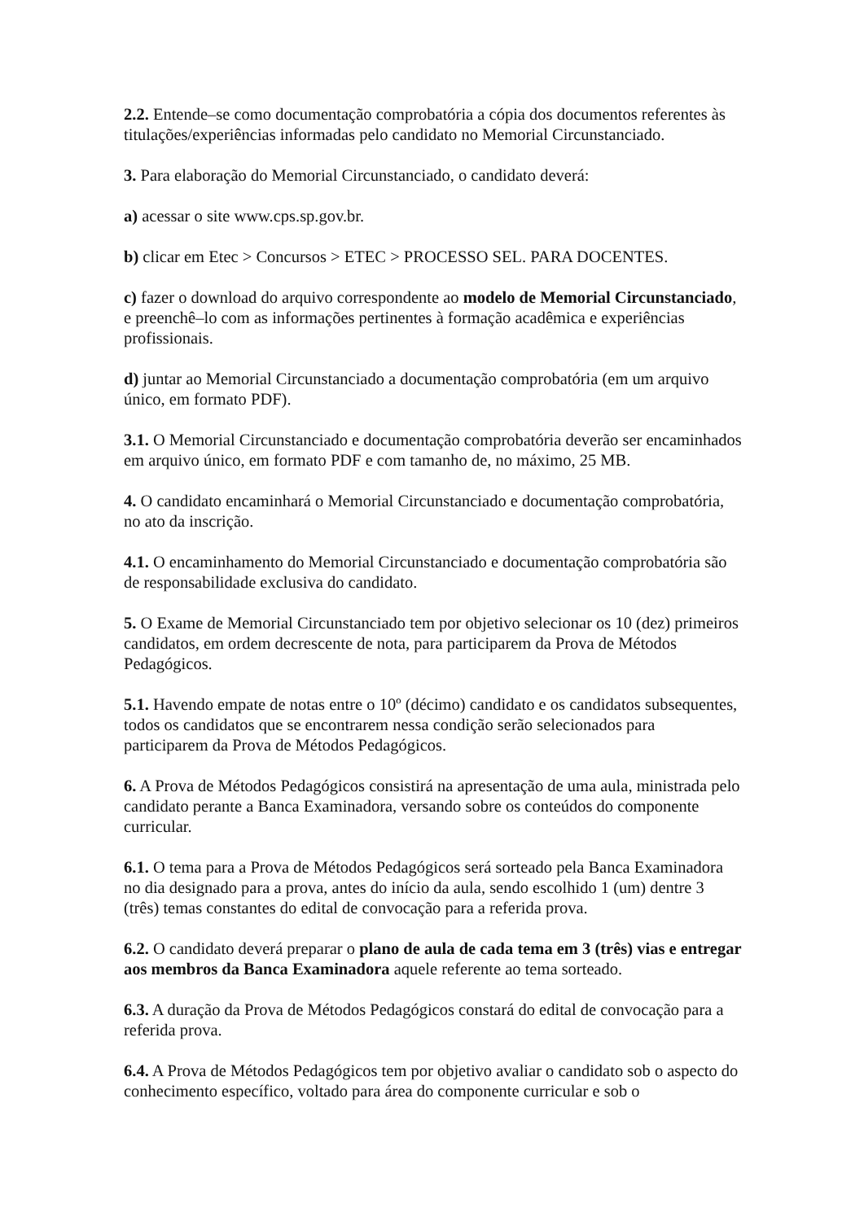2.2. Entende–se como documentação comprobatória a cópia dos documentos referentes às titulações/experiências informadas pelo candidato no Memorial Circunstanciado.
3. Para elaboração do Memorial Circunstanciado, o candidato deverá:
a) acessar o site www.cps.sp.gov.br.
b) clicar em Etec > Concursos > ETEC > PROCESSO SEL. PARA DOCENTES.
c) fazer o download do arquivo correspondente ao modelo de Memorial Circunstanciado, e preenchê–lo com as informações pertinentes à formação acadêmica e experiências profissionais.
d) juntar ao Memorial Circunstanciado a documentação comprobatória (em um arquivo único, em formato PDF).
3.1. O Memorial Circunstanciado e documentação comprobatória deverão ser encaminhados em arquivo único, em formato PDF e com tamanho de, no máximo, 25 MB.
4. O candidato encaminhará o Memorial Circunstanciado e documentação comprobatória, no ato da inscrição.
4.1. O encaminhamento do Memorial Circunstanciado e documentação comprobatória são de responsabilidade exclusiva do candidato.
5. O Exame de Memorial Circunstanciado tem por objetivo selecionar os 10 (dez) primeiros candidatos, em ordem decrescente de nota, para participarem da Prova de Métodos Pedagógicos.
5.1. Havendo empate de notas entre o 10º (décimo) candidato e os candidatos subsequentes, todos os candidatos que se encontrarem nessa condição serão selecionados para participarem da Prova de Métodos Pedagógicos.
6. A Prova de Métodos Pedagógicos consistirá na apresentação de uma aula, ministrada pelo candidato perante a Banca Examinadora, versando sobre os conteúdos do componente curricular.
6.1. O tema para a Prova de Métodos Pedagógicos será sorteado pela Banca Examinadora no dia designado para a prova, antes do início da aula, sendo escolhido 1 (um) dentre 3 (três) temas constantes do edital de convocação para a referida prova.
6.2. O candidato deverá preparar o plano de aula de cada tema em 3 (três) vias e entregar aos membros da Banca Examinadora aquele referente ao tema sorteado.
6.3. A duração da Prova de Métodos Pedagógicos constará do edital de convocação para a referida prova.
6.4. A Prova de Métodos Pedagógicos tem por objetivo avaliar o candidato sob o aspecto do conhecimento específico, voltado para área do componente curricular e sob o